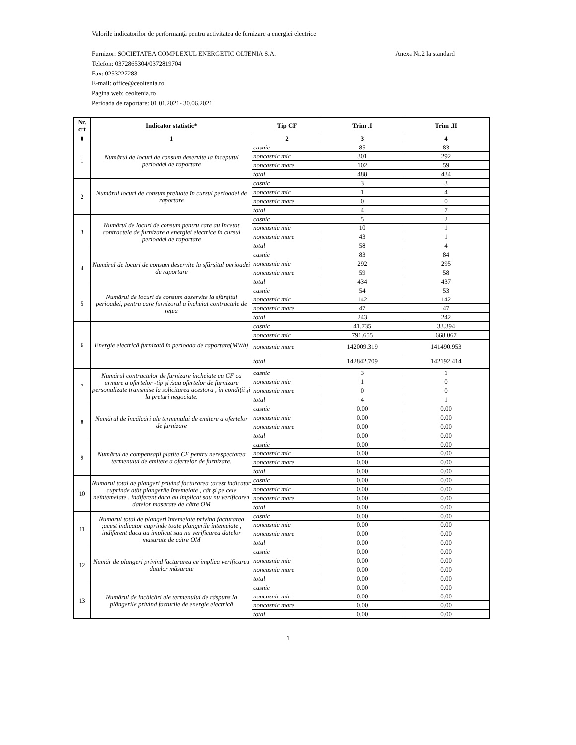Valorile indicatorilor de performanţă pentru activitatea de furnizare a energiei electrice
Furnizor: SOCIETATEA COMPLEXUL ENERGETIC OLTENIA S.A. Anexa Nr.2 la standard
Telefon: 0372865304/0372819704
Fax: 0253227283
E-mail: office@ceoltenia.ro
Pagina web: ceoltenia.ro
Perioada de raportare: 01.01.2021- 30.06.2021
| Nr. crt | Indicator statistic* | Tip CF | Trim .I | Trim .II |
| --- | --- | --- | --- | --- |
| 0 | 1 | 2 | 3 | 4 |
| 1 | Numărul de locuri de consum deservite la începutul perioadei de raportare | casnic | 85 | 83 |
| | | noncasnic mic | 301 | 292 |
| | | noncasnic mare | 102 | 59 |
| | | total | 488 | 434 |
| 2 | Numărul locuri de consum preluate în cursul perioadei de raportare | casnic | 3 | 3 |
| | | noncasnic mic | 1 | 4 |
| | | noncasnic mare | 0 | 0 |
| | | total | 4 | 7 |
| 3 | Numărul de locuri de consum pentru care au încetat contractele de furnizare a energiei electrice în cursul perioadei de raportare | casnic | 5 | 2 |
| | | noncasnic mic | 10 | 1 |
| | | noncasnic mare | 43 | 1 |
| | | total | 58 | 4 |
| 4 | Numărul de locuri de consum deservite la sfârşitul perioadei de raportare | casnic | 83 | 84 |
| | | noncasnic mic | 292 | 295 |
| | | noncasnic mare | 59 | 58 |
| | | total | 434 | 437 |
| 5 | Numărul de locuri de consum deservite la sfârşitul perioadei, pentru care furnizorul a încheiat contractele de reţea | casnic | 54 | 53 |
| | | noncasnic mic | 142 | 142 |
| | | noncasnic mare | 47 | 47 |
| | | total | 243 | 242 |
| 6 | Energie electrică furnizată în perioada de raportare(MWh) | casnic | 41.735 | 33.394 |
| | | noncasnic mic | 791.655 | 668.067 |
| | | noncasnic mare | 142009.319 | 141490.953 |
| | | total | 142842.709 | 142192.414 |
| 7 | Numărul contractelor de furnizare încheiate cu CF ca urmare a ofertelor -tip şi /sau ofertelor de furnizare personalizate transmise la solicitarea acestora , în condiţii şi la preturi negociate. | casnic | 3 | 1 |
| | | noncasnic mic | 1 | 0 |
| | | noncasnic mare | 0 | 0 |
| | | total | 4 | 1 |
| 8 | Numărul de încălcări ale termenului de emitere a ofertelor de furnizare | casnic | 0.00 | 0.00 |
| | | noncasnic mic | 0.00 | 0.00 |
| | | noncasnic mare | 0.00 | 0.00 |
| | | total | 0.00 | 0.00 |
| 9 | Numărul de compensaţii platite CF pentru nerespectarea termenului de emitere a ofertelor de furnizare. | casnic | 0.00 | 0.00 |
| | | noncasnic mic | 0.00 | 0.00 |
| | | noncasnic mare | 0.00 | 0.00 |
| | | total | 0.00 | 0.00 |
| 10 | Numarul total de plangeri privind facturarea ;acest indicator cuprinde atât plangerile întemeiate , cât şi pe cele neîntemeiate , indiferent daca au implicat sau nu verificarea datelor masurate de către OM | casnic | 0.00 | 0.00 |
| | | noncasnic mic | 0.00 | 0.00 |
| | | noncasnic mare | 0.00 | 0.00 |
| | | total | 0.00 | 0.00 |
| 11 | Numarul total de plangeri întemeiate privind facturarea ;acest indicator cuprinde toate plangerile întemeiate , indiferent daca au implicat sau nu verificarea datelor masurate de către OM | casnic | 0.00 | 0.00 |
| | | noncasnic mic | 0.00 | 0.00 |
| | | noncasnic mare | 0.00 | 0.00 |
| | | total | 0.00 | 0.00 |
| 12 | Număr de plangeri privind facturarea ce implica verificarea datelor măsurate | casnic | 0.00 | 0.00 |
| | | noncasnic mic | 0.00 | 0.00 |
| | | noncasnic mare | 0.00 | 0.00 |
| | | total | 0.00 | 0.00 |
| 13 | Numărul de încălcări ale termenului de răspuns la plângerile privind facturile de energie electrică | casnic | 0.00 | 0.00 |
| | | noncasnic mic | 0.00 | 0.00 |
| | | noncasnic mare | 0.00 | 0.00 |
| | | total | 0.00 | 0.00 |
1